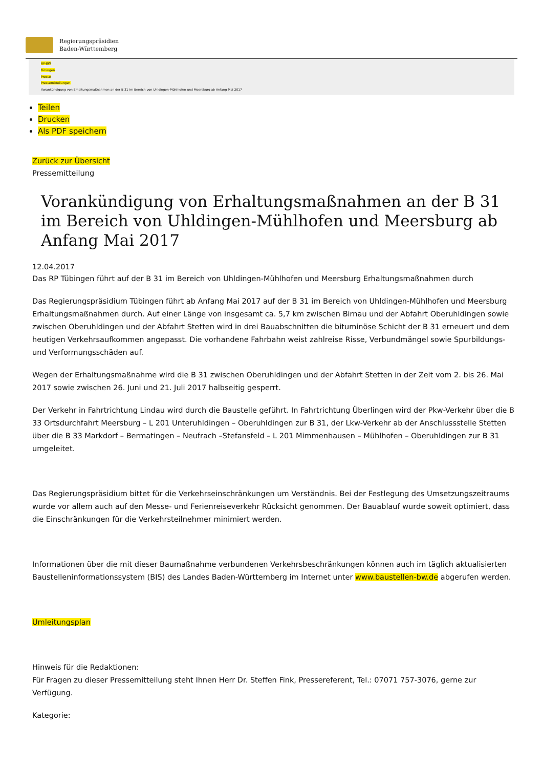Regierungspräsidien
Baden-Württemberg
RP-BW
Tübingen
Presse
Pressemitteilungen
Vorankündigung von Erhaltungsmaßnahmen an der B 31 im Bereich von Uhldingen-Mühlhofen und Meersburg ab Anfang Mai 2017
Teilen
Drucken
Als PDF speichern
Zurück zur Übersicht
Pressemitteilung
Vorankündigung von Erhaltungsmaßnahmen an der B 31 im Bereich von Uhldingen-Mühlhofen und Meersburg ab Anfang Mai 2017
12.04.2017
Das RP Tübingen führt auf der B 31 im Bereich von Uhldingen-Mühlhofen und Meersburg Erhaltungsmaßnahmen durch
Das Regierungspräsidium Tübingen führt ab Anfang Mai 2017 auf der B 31 im Bereich von Uhldingen-Mühlhofen und Meersburg Erhaltungsmaßnahmen durch. Auf einer Länge von insgesamt ca. 5,7 km zwischen Birnau und der Abfahrt Oberuhldingen sowie zwischen Oberuhldingen und der Abfahrt Stetten wird in drei Bauabschnitten die bituminöse Schicht der B 31 erneuert und dem heutigen Verkehrsaufkommen angepasst. Die vorhandene Fahrbahn weist zahlreise Risse, Verbundmängel sowie Spurbildungs- und Verformungsschäden auf.
Wegen der Erhaltungsmaßnahme wird die B 31 zwischen Oberuhldingen und der Abfahrt Stetten in der Zeit vom 2. bis 26. Mai 2017 sowie zwischen 26. Juni und 21. Juli 2017 halbseitig gesperrt.
Der Verkehr in Fahrtrichtung Lindau wird durch die Baustelle geführt. In Fahrtrichtung Überlingen wird der Pkw-Verkehr über die B 33 Ortsdurchfahrt Meersburg – L 201 Unteruhldingen – Oberuhldingen zur B 31, der Lkw-Verkehr ab der Anschlussstelle Stetten über die B 33 Markdorf – Bermatingen – Neufrach –Stefansfeld – L 201 Mimmenhausen – Mühlhofen – Oberuhldingen zur B 31 umgeleitet.
Das Regierungspräsidium bittet für die Verkehrseinschränkungen um Verständnis. Bei der Festlegung des Umsetzungszeitraums wurde vor allem auch auf den Messe- und Ferienreiseverkehr Rücksicht genommen. Der Bauablauf wurde soweit optimiert, dass die Einschränkungen für die Verkehrsteilnehmer minimiert werden.
Informationen über die mit dieser Baumaßnahme verbundenen Verkehrsbeschränkungen können auch im täglich aktualisierten Baustelleninformationssystem (BIS) des Landes Baden-Württemberg im Internet unter www.baustellen-bw.de abgerufen werden.
Umleitungsplan
Hinweis für die Redaktionen:
Für Fragen zu dieser Pressemitteilung steht Ihnen Herr Dr. Steffen Fink, Pressereferent, Tel.: 07071 757-3076, gerne zur Verfügung.
Kategorie: